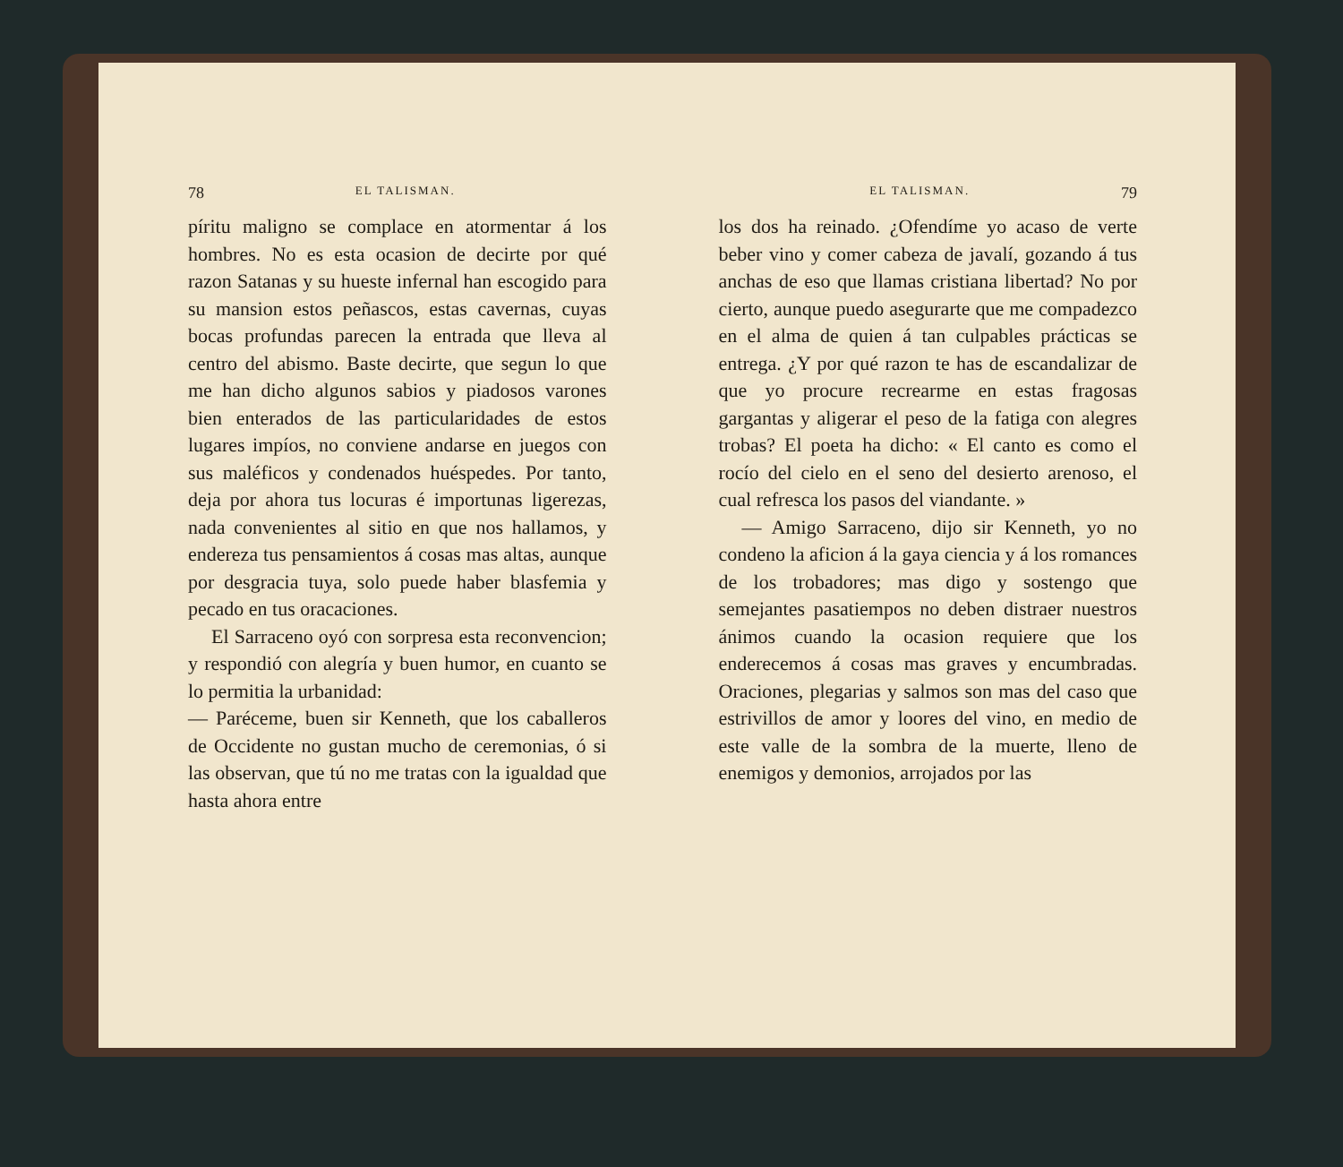78 EL TALISMAN.
píritu maligno se complace en atormentar á los hombres. No es esta ocasion de decirte por qué razon Satanas y su hueste infernal han escogido para su mansion estos peñascos, estas cavernas, cuyas bocas profundas parecen la entrada que lleva al centro del abismo. Baste decirte, que segun lo que me han dicho algunos sabios y piadosos varones bien enterados de las particularidades de estos lugares impíos, no conviene andarse en juegos con sus maléficos y condenados huéspedes. Por tanto, deja por ahora tus locuras é importunas ligerezas, nada convenientes al sitio en que nos hallamos, y endereza tus pensamientos á cosas mas altas, aunque por desgracia tuya, solo puede haber blasfemia y pecado en tus oracaciones.
El Sarraceno oyó con sorpresa esta reconvencion; y respondió con alegría y buen humor, en cuanto se lo permitia la urbanidad:
— Paréceme, buen sir Kenneth, que los caballeros de Occidente no gustan mucho de ceremonias, ó si las observan, que tú no me tratas con la igualdad que hasta ahora entre
EL TALISMAN. 79
los dos ha reinado. ¿Ofendíme yo acaso de verte beber vino y comer cabeza de javalí, gozando á tus anchas de eso que llamas cristiana libertad? No por cierto, aunque puedo asegurarte que me compadezco en el alma de quien á tan culpables prácticas se entrega. ¿Y por qué razon te has de escandalizar de que yo procure recrearme en estas fragosas gargantas y aligerar el peso de la fatiga con alegres trobas? El poeta ha dicho: « El canto es como el rocío del cielo en el seno del desierto arenoso, el cual refresca los pasos del viandante. »
— Amigo Sarraceno, dijo sir Kenneth, yo no condeno la aficion á la gaya ciencia y á los romances de los trobadores; mas digo y sostengo que semejantes pasatiempos no deben distraer nuestros ánimos cuando la ocasion requiere que los enderecemos á cosas mas graves y encumbradas. Oraciones, plegarias y salmos son mas del caso que estrivillos de amor y loores del vino, en medio de este valle de la sombra de la muerte, lleno de enemigos y demonios, arrojados por las